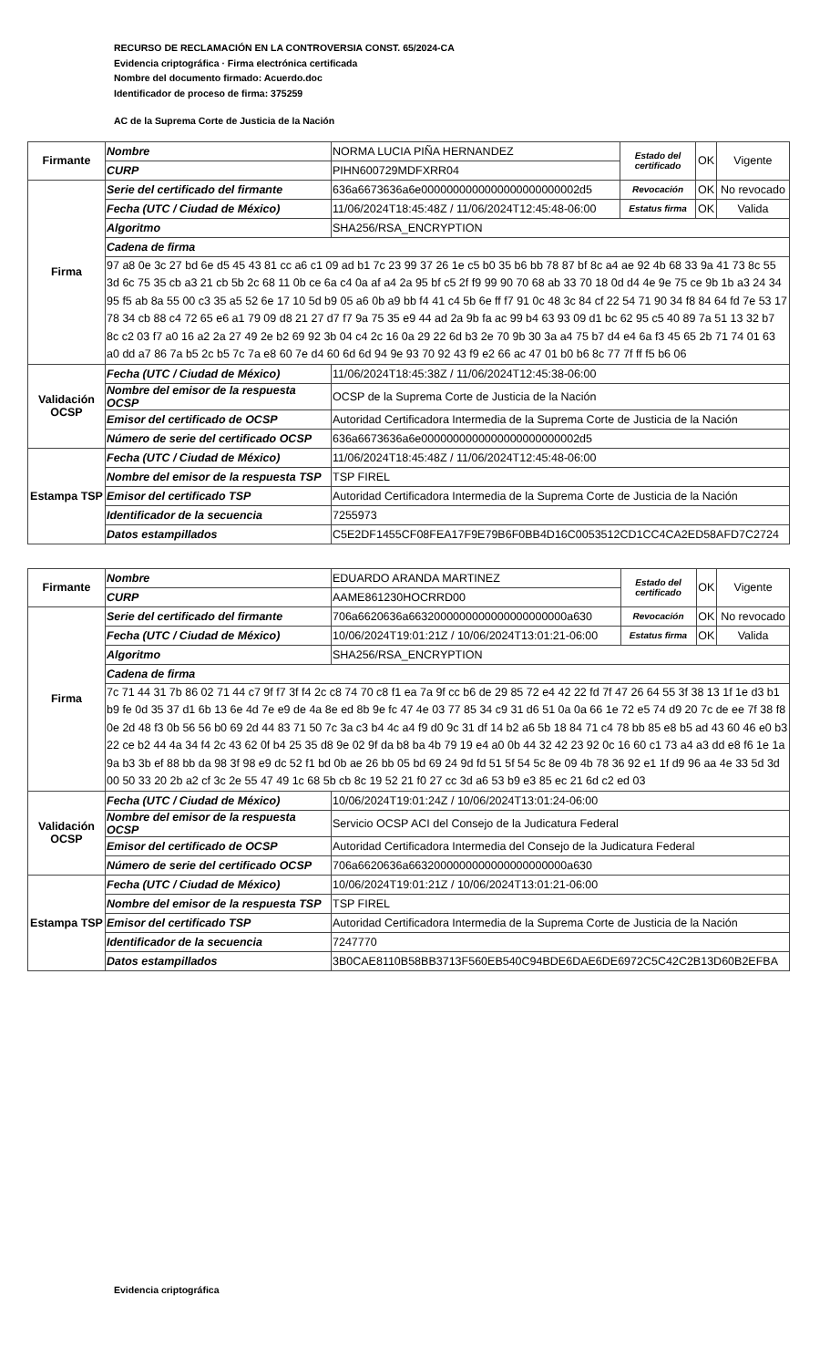RECURSO DE RECLAMACIÓN EN LA CONTROVERSIA CONST. 65/2024-CA
Evidencia criptográfica · Firma electrónica certificada
Nombre del documento firmado: Acuerdo.doc
Identificador de proceso de firma: 375259
AC de la Suprema Corte de Justicia de la Nación
| Firmante | Nombre | NORMA LUCIA PIÑA HERNANDEZ | Estado del certificado | OK | Vigente |
| | CURP | PIHN600729MDFXRR04 | | | |
| Firma | Serie del certificado del firmante | 636a6673636a6e0000000000000000000000002d5 | Revocación | OK | No revocado |
| | Fecha (UTC / Ciudad de México) | 11/06/2024T18:45:48Z / 11/06/2024T12:45:48-06:00 | Estatus firma | OK | Valida |
| | Algoritmo | SHA256/RSA_ENCRYPTION | | | |
| | Cadena de firma | | | | |
| | 97 a8 0e 3c 27 bd 6e d5 45 43 81 cc a6 c1 09 ad b1 7c 23 99 37 26 1e c5 b0 35 b6 bb 78 87 bf 8c a4 ae 92 4b 68 33 9a 41 73 8c 55 3d 6c 75 35 cb a3 21 cb 5b 2c 68 11 0b ce 6a c4 0a af a4 2a 95 bf c5 2f f9 99 90 70 68 ab 33 70 18 0d d4 4e 9e 75 ce 9b 1b a3 24 34 95 f5 ab 8a 55 00 c3 35 a5 52 6e 17 10 5d b9 05 a6 0b a9 bb f4 41 c4 5b 6e ff f7 91 0c 48 3c 84 cf 22 54 71 90 34 f8 84 64 fd 7e 53 17 78 34 cb 88 c4 72 65 e6 a1 79 09 d8 21 27 d7 f7 9a 75 35 e9 44 ad 2a 9b fa ac 99 b4 63 93 09 d1 bc 62 95 c5 40 89 7a 51 13 32 b7 8c c2 03 f7 a0 16 a2 2a 27 49 2e b2 69 92 3b 04 c4 2c 16 0a 29 22 6d b3 2e 70 9b 30 3a a4 75 b7 d4 e4 6a f3 45 65 2b 71 74 01 63 a0 dd a7 86 7a b5 2c b5 7c 7a e8 60 7e d4 60 6d 6d 94 9e 93 70 92 43 f9 e2 66 ac 47 01 b0 b6 8c 77 7f ff f5 b6 06 | | | | |
| Validación OCSP | Fecha (UTC / Ciudad de México) | 11/06/2024T18:45:38Z / 11/06/2024T12:45:38-06:00 | | | |
| | Nombre del emisor de la respuesta OCSP | OCSP de la Suprema Corte de Justicia de la Nación | | | |
| | Emisor del certificado de OCSP | Autoridad Certificadora Intermedia de la Suprema Corte de Justicia de la Nación | | | |
| | Número de serie del certificado OCSP | 636a6673636a6e0000000000000000000000002d5 | | | |
| Estampa TSP | Fecha (UTC / Ciudad de México) | 11/06/2024T18:45:48Z / 11/06/2024T12:45:48-06:00 | | | |
| | Nombre del emisor de la respuesta TSP | TSP FIREL | | | |
| | Emisor del certificado TSP | Autoridad Certificadora Intermedia de la Suprema Corte de Justicia de la Nación | | | |
| | Identificador de la secuencia | 7255973 | | | |
| | Datos estampillados | C5E2DF1455CF08FEA17F9E79B6F0BB4D16C0053512CD1CC4CA2ED58AFD7C2724 | | | |
| Firmante | Nombre | EDUARDO ARANDA MARTINEZ | Estado del certificado | OK | Vigente |
| | CURP | AAME861230HOCRRD00 | | | |
| Firma | Serie del certificado del firmante | 706a6620636a6632000000000000000000000a630 | Revocación | OK | No revocado |
| | Fecha (UTC / Ciudad de México) | 10/06/2024T19:01:21Z / 10/06/2024T13:01:21-06:00 | Estatus firma | OK | Valida |
| | Algoritmo | SHA256/RSA_ENCRYPTION | | | |
| | Cadena de firma | | | | |
| | 7c 71 44 31 7b 86 02 71 44 c7 9f f7 3f f4 2c c8 74 70 c8 f1 ea 7a 9f cc b6 de 29 85 72 e4 42 22 fd 7f 47 26 64 55 3f 38 13 1f 1e d3 b1 b9 fe 0d 35 37 d1 6b 13 6e 4d 7e e9 de 4a 8e ed 8b 9e fc 47 4e 03 77 85 34 c9 31 d6 51 0a 0a 66 1e 72 e5 74 d9 20 7c de ee 7f 38 f8 0e 2d 48 f3 0b 56 56 b0 69 2d 44 83 71 50 7c 3a c3 b4 4c a4 f9 d0 9c 31 df 14 b2 a6 5b 18 84 71 c4 78 bb 85 e8 b5 ad 43 60 46 e0 b3 22 ce b2 44 4a 34 f4 2c 43 62 0f b4 25 35 d8 9e 02 9f da b8 ba 4b 79 19 e4 a0 0b 44 32 42 23 92 0c 16 60 c1 73 a4 a3 dd e8 f6 1e 1a 9a b3 3b ef 88 bb da 98 3f 98 e9 dc 52 f1 bd 0b ae 26 bb 05 bd 69 24 9d fd 51 5f 54 5c 8e 09 4b 78 36 92 e1 1f d9 96 aa 4e 33 5d 3d 00 50 33 20 2b a2 cf 3c 2e 55 47 49 1c 68 5b cb 8c 19 52 21 f0 27 cc 3d a6 53 b9 e3 85 ec 21 6d c2 ed 03 | | | | |
| Validación OCSP | Fecha (UTC / Ciudad de México) | 10/06/2024T19:01:24Z / 10/06/2024T13:01:24-06:00 | | | |
| | Nombre del emisor de la respuesta OCSP | Servicio OCSP ACI del Consejo de la Judicatura Federal | | | |
| | Emisor del certificado de OCSP | Autoridad Certificadora Intermedia del Consejo de la Judicatura Federal | | | |
| | Número de serie del certificado OCSP | 706a6620636a6632000000000000000000000a630 | | | |
| Estampa TSP | Fecha (UTC / Ciudad de México) | 10/06/2024T19:01:21Z / 10/06/2024T13:01:21-06:00 | | | |
| | Nombre del emisor de la respuesta TSP | TSP FIREL | | | |
| | Emisor del certificado TSP | Autoridad Certificadora Intermedia de la Suprema Corte de Justicia de la Nación | | | |
| | Identificador de la secuencia | 7247770 | | | |
| | Datos estampillados | 3B0CAE8110B58BB3713F560EB540C94BDE6DAE6DE6972C5C42C2B13D60B2EFBA | | | |
Evidencia criptográfica